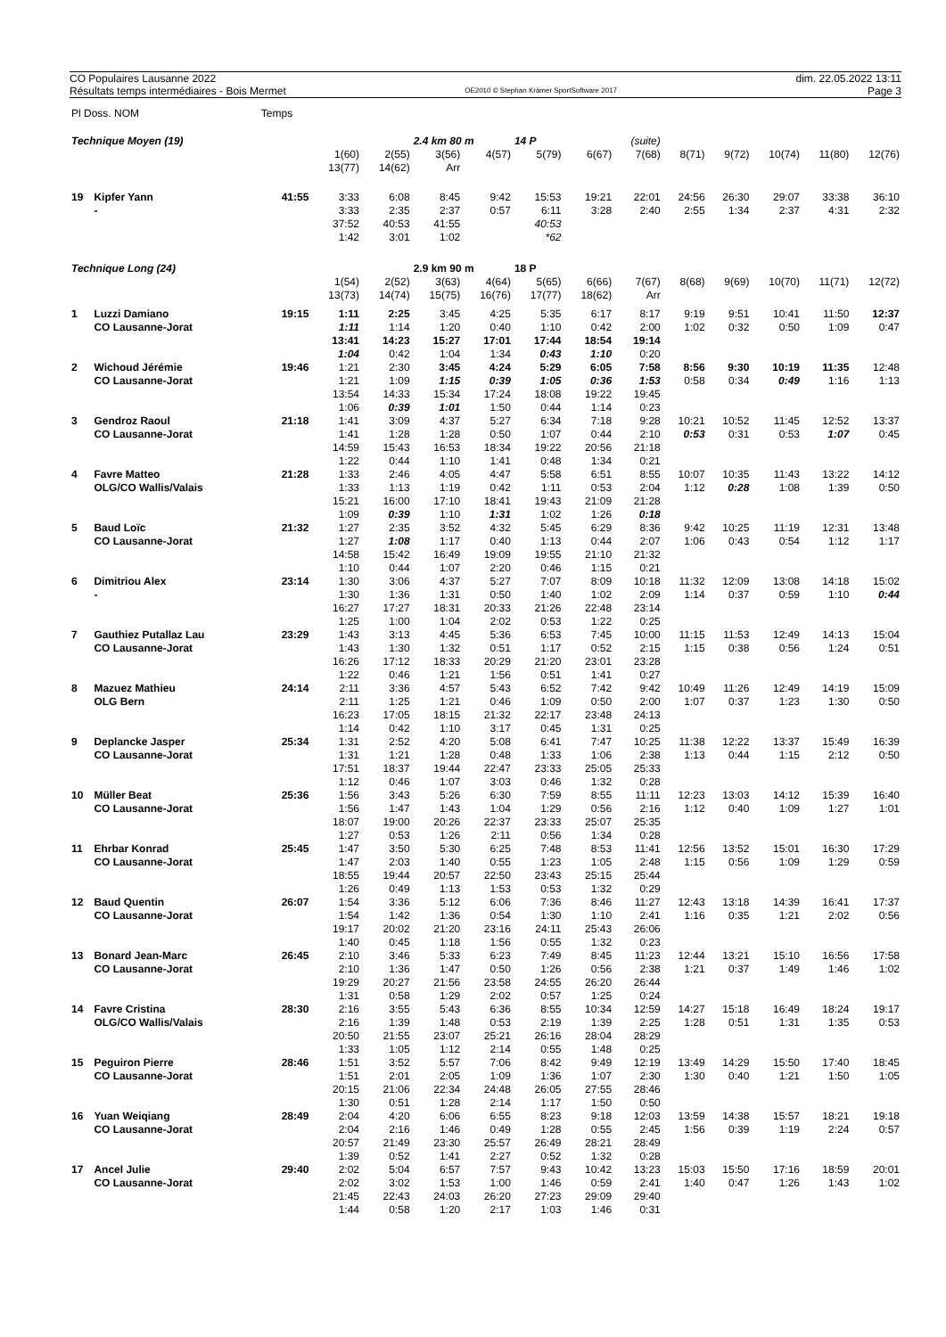CO Populaires Lausanne 2022
Résultats temps intermédiaires - Bois Mermet
OE2010 © Stephan Krämer SportSoftware 2017
dim. 22.05.2022 13:11
Page 3
| Pl Doss. NOM | | Temps | | | | | | | | | | | | |
| --- | --- | --- | --- | --- | --- | --- | --- | --- | --- | --- | --- | --- | --- | --- |
| Technique Moyen (19) | | | | | 2.4 km 80 m | | 14 P | | (suite) | | | | | |
| | | | 1(60) 13(77) | 2(55) 14(62) | 3(56) Arr | 4(57) | 5(79) | 6(67) | 7(68) | 8(71) | 9(72) | 10(74) | 11(80) | 12(76) |
| 19 | Kipfer Yann - | 41:55 | 3:33 3:33 37:52 1:42 | 6:08 2:35 40:53 3:01 | 8:45 2:37 41:55 1:02 | 9:42 0:57 | 15:53 6:11 40:53 *62 | 19:21 3:28 | 22:01 2:40 | 24:56 2:55 | 26:30 1:34 | 29:07 2:37 | 33:38 4:31 | 36:10 2:32 |
| Technique Long (24) | | | | | 2.9 km 90 m | | 18 P | | | | | | | |
| | | | 1(54) 13(73) | 2(52) 14(74) | 3(63) 15(75) | 4(64) 16(76) | 5(65) 17(77) | 6(66) 18(62) | 7(67) Arr | 8(68) | 9(69) | 10(70) | 11(71) | 12(72) |
| 1 | Luzzi Damiano CO Lausanne-Jorat | 19:15 | 1:11 1:11 13:41 1:04 | 2:25 1:14 14:23 0:42 | 3:45 1:20 15:27 1:04 | 4:25 0:40 17:01 1:34 | 5:35 1:10 17:44 0:43 | 6:17 0:42 18:54 1:10 | 8:17 2:00 19:14 0:20 | 9:19 1:02 | 9:51 0:32 | 10:41 0:50 | 11:50 1:09 | 12:37 0:47 |
| 2 | Wichoud Jérémie CO Lausanne-Jorat | 19:46 | 1:21 1:21 13:54 1:06 | 2:30 1:09 14:33 0:39 | 3:45 1:15 15:34 1:01 | 4:24 0:39 17:24 1:50 | 5:29 1:05 18:08 0:44 | 6:05 0:36 19:22 1:14 | 7:58 1:53 19:45 0:23 | 8:56 0:58 | 9:30 0:34 | 10:19 0:49 | 11:35 1:16 | 12:48 1:13 |
| 3 | Gendroz Raoul CO Lausanne-Jorat | 21:18 | 1:41 1:41 14:59 1:22 | 3:09 1:28 15:43 0:44 | 4:37 1:28 16:53 1:10 | 5:27 0:50 18:34 1:41 | 6:34 1:07 19:22 0:48 | 7:18 0:44 20:56 1:34 | 9:28 2:10 21:18 0:21 | 10:21 0:53 | 10:52 0:31 | 11:45 0:53 | 12:52 1:07 | 13:37 0:45 |
| 4 | Favre Matteo OLG/CO Wallis/Valais | 21:28 | 1:33 1:33 15:21 1:09 | 2:46 1:13 16:00 0:39 | 4:05 1:19 17:10 1:10 | 4:47 0:42 18:41 1:31 | 5:58 1:11 19:43 1:02 | 6:51 0:53 21:09 1:26 | 8:55 2:04 21:28 0:18 | 10:07 1:12 | 10:35 0:28 | 11:43 1:08 | 13:22 1:39 | 14:12 0:50 |
| 5 | Baud Loïc CO Lausanne-Jorat | 21:32 | 1:27 1:27 14:58 1:10 | 2:35 1:08 15:42 0:44 | 3:52 1:17 16:49 1:07 | 4:32 0:40 19:09 2:20 | 5:45 1:13 19:55 0:46 | 6:29 0:44 21:10 1:15 | 8:36 2:07 21:32 0:21 | 9:42 1:06 | 10:25 0:43 | 11:19 0:54 | 12:31 1:12 | 13:48 1:17 |
| 6 | Dimitriou Alex - | 23:14 | 1:30 1:30 16:27 1:25 | 3:06 1:36 17:27 1:00 | 4:37 1:31 18:31 1:04 | 5:27 0:50 20:33 2:02 | 7:07 1:40 21:26 0:53 | 8:09 1:02 22:48 1:22 | 10:18 2:09 23:14 0:25 | 11:32 1:14 | 12:09 0:37 | 13:08 0:59 | 14:18 1:10 | 15:02 0:44 |
| 7 | Gauthiez Putallaz Lau CO Lausanne-Jorat | 23:29 | 1:43 1:43 16:26 1:22 | 3:13 1:30 17:12 0:46 | 4:45 1:32 18:33 1:21 | 5:36 0:51 20:29 1:56 | 6:53 1:17 21:20 0:51 | 7:45 0:52 23:01 1:41 | 10:00 2:15 23:28 0:27 | 11:15 1:15 | 11:53 0:38 | 12:49 0:56 | 14:13 1:24 | 15:04 0:51 |
| 8 | Mazuez Mathieu OLG Bern | 24:14 | 2:11 2:11 16:23 1:14 | 3:36 1:25 17:05 0:42 | 4:57 1:21 18:15 1:10 | 5:43 0:46 21:32 3:17 | 6:52 1:09 22:17 0:45 | 7:42 0:50 23:48 1:31 | 9:42 2:00 24:13 0:25 | 10:49 1:07 | 11:26 0:37 | 12:49 1:23 | 14:19 1:30 | 15:09 0:50 |
| 9 | Deplancke Jasper CO Lausanne-Jorat | 25:34 | 1:31 1:31 17:51 1:12 | 2:52 1:21 18:37 0:46 | 4:20 1:28 19:44 1:07 | 5:08 0:48 22:47 3:03 | 6:41 1:33 23:33 0:46 | 7:47 1:06 25:05 1:32 | 10:25 2:38 25:33 0:28 | 11:38 1:13 | 12:22 0:44 | 13:37 1:15 | 15:49 2:12 | 16:39 0:50 |
| 10 | Müller Beat CO Lausanne-Jorat | 25:36 | 1:56 1:56 18:07 1:27 | 3:43 1:47 19:00 0:53 | 5:26 1:43 20:26 1:26 | 6:30 1:04 22:37 2:11 | 7:59 1:29 23:33 0:56 | 8:55 0:56 25:07 1:34 | 11:11 2:16 25:35 0:28 | 12:23 1:12 | 13:03 0:40 | 14:12 1:09 | 15:39 1:27 | 16:40 1:01 |
| 11 | Ehrbar Konrad CO Lausanne-Jorat | 25:45 | 1:47 1:47 18:55 1:26 | 3:50 2:03 19:44 0:49 | 5:30 1:40 20:57 1:13 | 6:25 0:55 22:50 1:53 | 7:48 1:23 23:43 0:53 | 8:53 1:05 25:15 1:32 | 11:41 2:48 25:44 0:29 | 12:56 1:15 | 13:52 0:56 | 15:01 1:09 | 16:30 1:29 | 17:29 0:59 |
| 12 | Baud Quentin CO Lausanne-Jorat | 26:07 | 1:54 1:54 19:17 1:40 | 3:36 1:42 20:02 0:45 | 5:12 1:36 21:20 1:18 | 6:06 0:54 23:16 1:56 | 7:36 1:30 24:11 0:55 | 8:46 1:10 25:43 1:32 | 11:27 2:41 26:06 0:23 | 12:43 1:16 | 13:18 0:35 | 14:39 1:21 | 16:41 2:02 | 17:37 0:56 |
| 13 | Bonard Jean-Marc CO Lausanne-Jorat | 26:45 | 2:10 2:10 19:29 1:31 | 3:46 1:36 20:27 0:58 | 5:33 1:47 21:56 1:29 | 6:23 0:50 23:58 2:02 | 7:49 1:26 24:55 0:57 | 8:45 0:56 26:20 1:25 | 11:23 2:38 26:44 0:24 | 12:44 1:21 | 13:21 0:37 | 15:10 1:49 | 16:56 1:46 | 17:58 1:02 |
| 14 | Favre Cristina OLG/CO Wallis/Valais | 28:30 | 2:16 2:16 20:50 1:33 | 3:55 1:39 21:55 1:05 | 5:43 1:48 23:07 1:12 | 6:36 0:53 25:21 2:14 | 8:55 2:19 26:16 0:55 | 10:34 1:39 28:04 1:48 | 12:59 2:25 28:29 0:25 | 14:27 1:28 | 15:18 0:51 | 16:49 1:31 | 18:24 1:35 | 19:17 0:53 |
| 15 | Peguiron Pierre CO Lausanne-Jorat | 28:46 | 1:51 1:51 20:15 1:30 | 3:52 2:01 21:06 0:51 | 5:57 2:05 22:34 1:28 | 7:06 1:09 24:48 2:14 | 8:42 1:36 26:05 1:17 | 9:49 1:07 27:55 1:50 | 12:19 2:30 28:46 0:50 | 13:49 1:30 | 14:29 0:40 | 15:50 1:21 | 17:40 1:50 | 18:45 1:05 |
| 16 | Yuan Weiqiang CO Lausanne-Jorat | 28:49 | 2:04 2:04 20:57 1:39 | 4:20 2:16 21:49 0:52 | 6:06 1:46 23:30 1:41 | 6:55 0:49 25:57 2:27 | 8:23 1:28 26:49 0:52 | 9:18 0:55 28:21 1:32 | 12:03 2:45 28:49 0:28 | 13:59 1:56 | 14:38 0:39 | 15:57 1:19 | 18:21 2:24 | 19:18 0:57 |
| 17 | Ancel Julie CO Lausanne-Jorat | 29:40 | 2:02 2:02 21:45 1:44 | 5:04 3:02 22:43 0:58 | 6:57 1:53 24:03 1:20 | 7:57 1:00 26:20 2:17 | 9:43 1:46 27:23 1:03 | 10:42 0:59 29:09 1:46 | 13:23 2:41 29:40 0:31 | 15:03 1:40 | 15:50 0:47 | 17:16 1:26 | 18:59 1:43 | 20:01 1:02 |